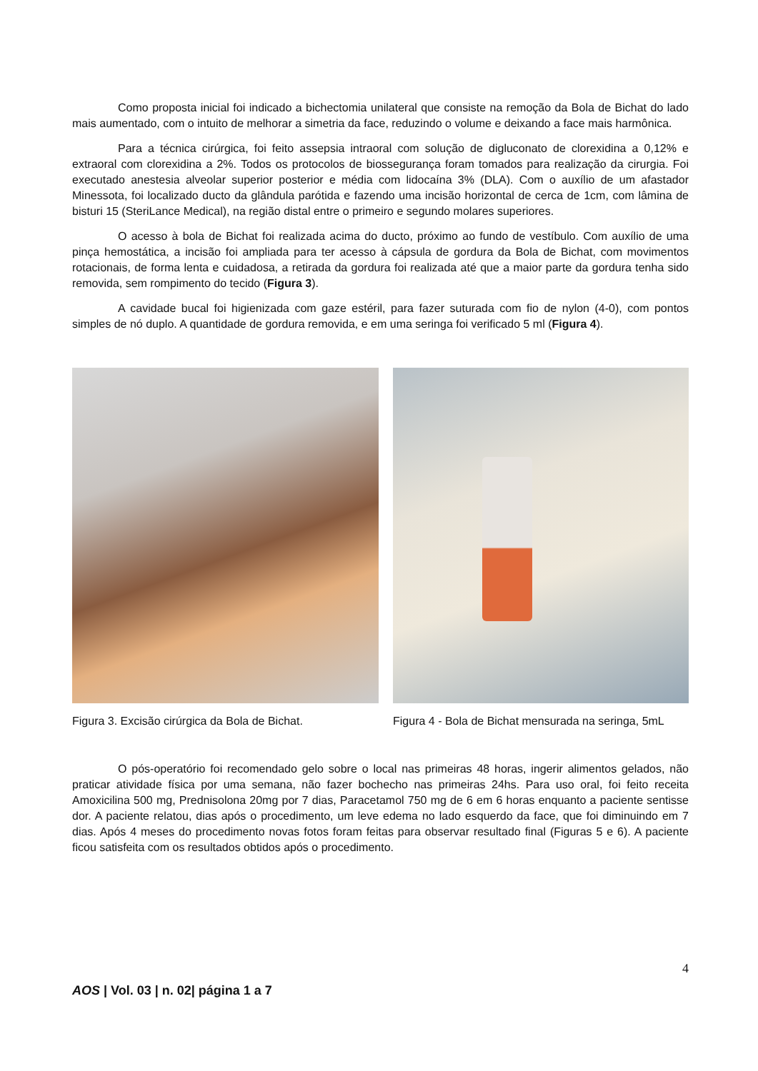Como proposta inicial foi indicado a bichectomia unilateral que consiste na remoção da Bola de Bichat do lado mais aumentado, com o intuito de melhorar a simetria da face, reduzindo o volume e deixando a face mais harmônica.
Para a técnica cirúrgica, foi feito assepsia intraoral com solução de digluconato de clorexidina a 0,12% e extraoral com clorexidina a 2%. Todos os protocolos de biossegurança foram tomados para realização da cirurgia. Foi executado anestesia alveolar superior posterior e média com lidocaína 3% (DLA). Com o auxílio de um afastador Minessota, foi localizado ducto da glândula parótida e fazendo uma incisão horizontal de cerca de 1cm, com lâmina de bisturi 15 (SteriLance Medical), na região distal entre o primeiro e segundo molares superiores.
O acesso à bola de Bichat foi realizada acima do ducto, próximo ao fundo de vestíbulo. Com auxílio de uma pinça hemostática, a incisão foi ampliada para ter acesso à cápsula de gordura da Bola de Bichat, com movimentos rotacionais, de forma lenta e cuidadosa, a retirada da gordura foi realizada até que a maior parte da gordura tenha sido removida, sem rompimento do tecido (Figura 3).
A cavidade bucal foi higienizada com gaze estéril, para fazer suturada com fio de nylon (4-0), com pontos simples de nó duplo. A quantidade de gordura removida, e em uma seringa foi verificado 5 ml (Figura 4).
Figura 3. Excisão cirúrgica da Bola de Bichat.
Figura 4 - Bola de Bichat mensurada na seringa, 5mL
O pós-operatório foi recomendado gelo sobre o local nas primeiras 48 horas, ingerir alimentos gelados, não praticar atividade física por uma semana, não fazer bochecho nas primeiras 24hs. Para uso oral, foi feito receita Amoxicilina 500 mg, Prednisolona 20mg por 7 dias, Paracetamol 750 mg de 6 em 6 horas enquanto a paciente sentisse dor. A paciente relatou, dias após o procedimento, um leve edema no lado esquerdo da face, que foi diminuindo em 7 dias. Após 4 meses do procedimento novas fotos foram feitas para observar resultado final (Figuras 5 e 6). A paciente ficou satisfeita com os resultados obtidos após o procedimento.
4
AOS | Vol. 03 | n. 02| página 1 a 7